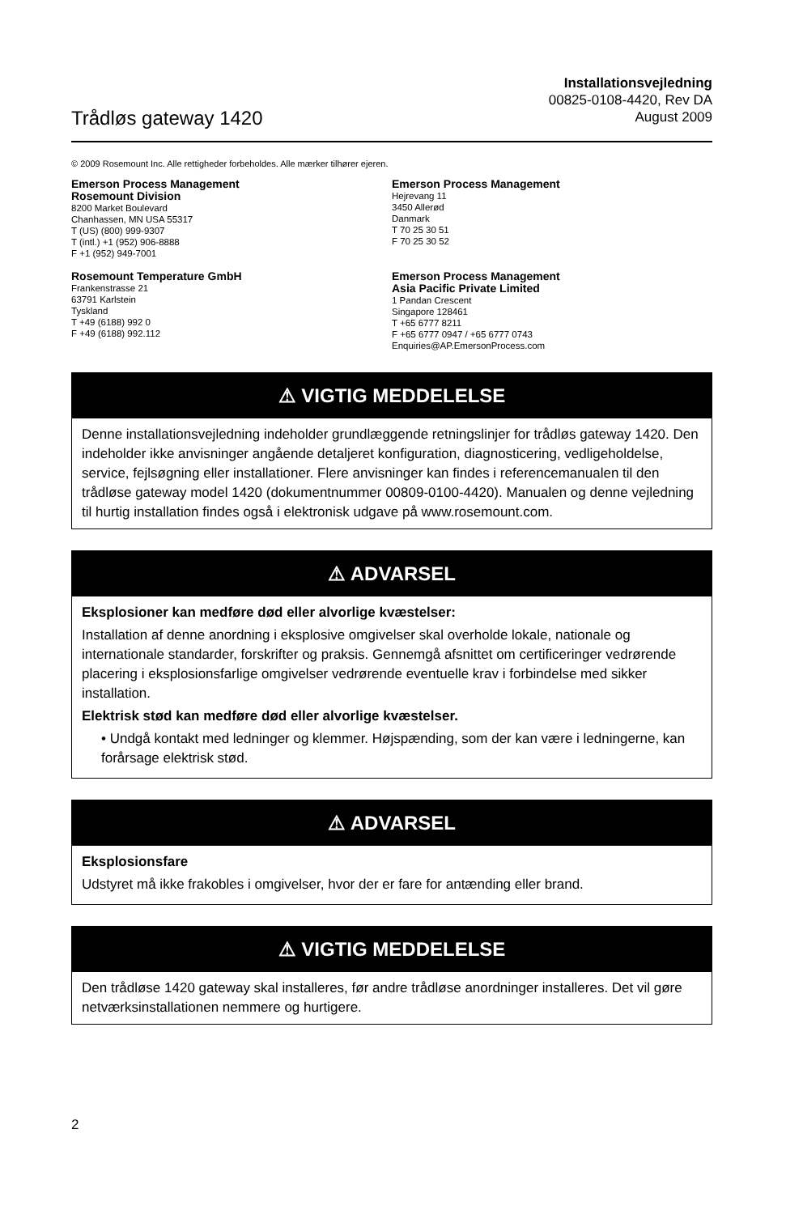Trådløs gateway 1420
Installationsvejledning
00825-0108-4420, Rev DA
August 2009
© 2009 Rosemount Inc. Alle rettigheder forbeholdes. Alle mærker tilhører ejeren.
Emerson Process Management
Rosemount Division
8200 Market Boulevard
Chanhassen, MN USA 55317
T (US) (800) 999-9307
T (intl.) +1 (952) 906-8888
F +1 (952) 949-7001
Emerson Process Management
Hejrevang 11
3450 Allerød
Danmark
T 70 25 30 51
F 70 25 30 52
Rosemount Temperature GmbH
Frankenstrasse 21
63791 Karlstein
Tyskland
T +49 (6188) 992 0
F +49 (6188) 992.112
Emerson Process Management
Asia Pacific Private Limited
1 Pandan Crescent
Singapore 128461
T +65 6777 8211
F +65 6777 0947 / +65 6777 0743
Enquiries@AP.EmersonProcess.com
⚠ VIGTIG MEDDELELSE
Denne installationsvejledning indeholder grundlæggende retningslinjer for trådløs gateway 1420. Den indeholder ikke anvisninger angående detaljeret konfiguration, diagnosticering, vedligeholdelse, service, fejlsøgning eller installationer. Flere anvisninger kan findes i referencemanualen til den trådløse gateway model 1420 (dokumentnummer 00809-0100-4420). Manualen og denne vejledning til hurtig installation findes også i elektronisk udgave på www.rosemount.com.
⚠ ADVARSEL
Eksplosioner kan medføre død eller alvorlige kvæstelser:
Installation af denne anordning i eksplosive omgivelser skal overholde lokale, nationale og internationale standarder, forskrifter og praksis. Gennemgå afsnittet om certificeringer vedrørende placering i eksplosionsfarlige omgivelser vedrørende eventuelle krav i forbindelse med sikker installation.
Elektrisk stød kan medføre død eller alvorlige kvæstelser.
• Undgå kontakt med ledninger og klemmer. Højspænding, som der kan være i ledningerne, kan forårsage elektrisk stød.
⚠ ADVARSEL
Eksplosionsfare
Udstyret må ikke frakobles i omgivelser, hvor der er fare for antænding eller brand.
⚠ VIGTIG MEDDELELSE
Den trådløse 1420 gateway skal installeres, før andre trådløse anordninger installeres. Det vil gøre netværksinstallationen nemmere og hurtigere.
2